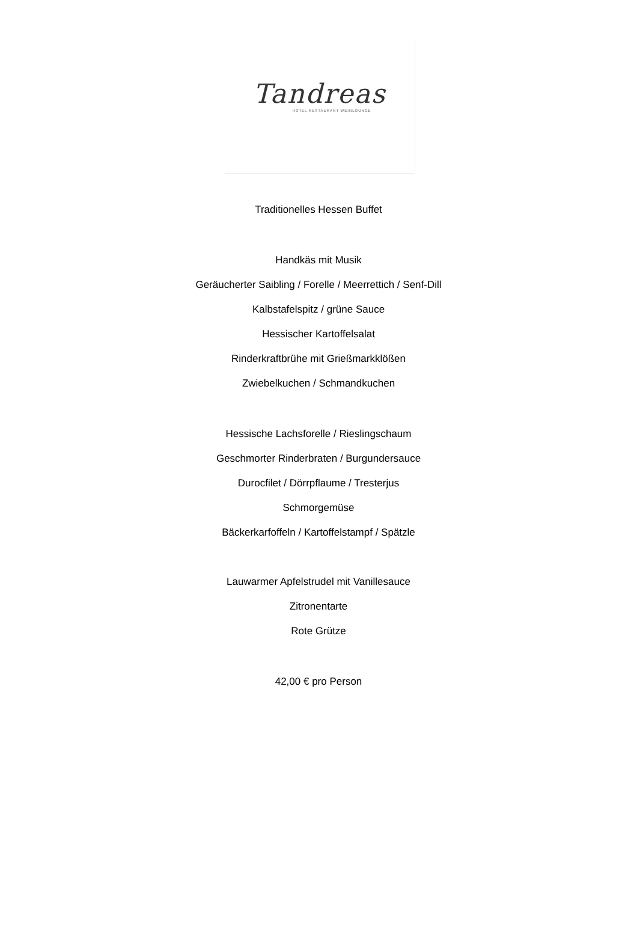Tandreas
HOTEL RESTAURANT WEINLOUNGE
Traditionelles Hessen Buffet
Handkäs mit Musik
Geräucherter Saibling / Forelle / Meerrettich / Senf-Dill
Kalbstafelspitz / grüne Sauce
Hessischer Kartoffelsalat
Rinderkraftbrühe mit Grießmarkklößen
Zwiebelkuchen / Schmandkuchen
Hessische Lachsforelle / Rieslingschaum
Geschmorter Rinderbraten / Burgundersauce
Durocfilet / Dörrpflaume / Tresterjus
Schmorgemüse
Bäckerkarfoffeln / Kartoffelstampf / Spätzle
Lauwarmer Apfelstrudel mit Vanillesauce
Zitronentarte
Rote Grütze
42,00 € pro Person